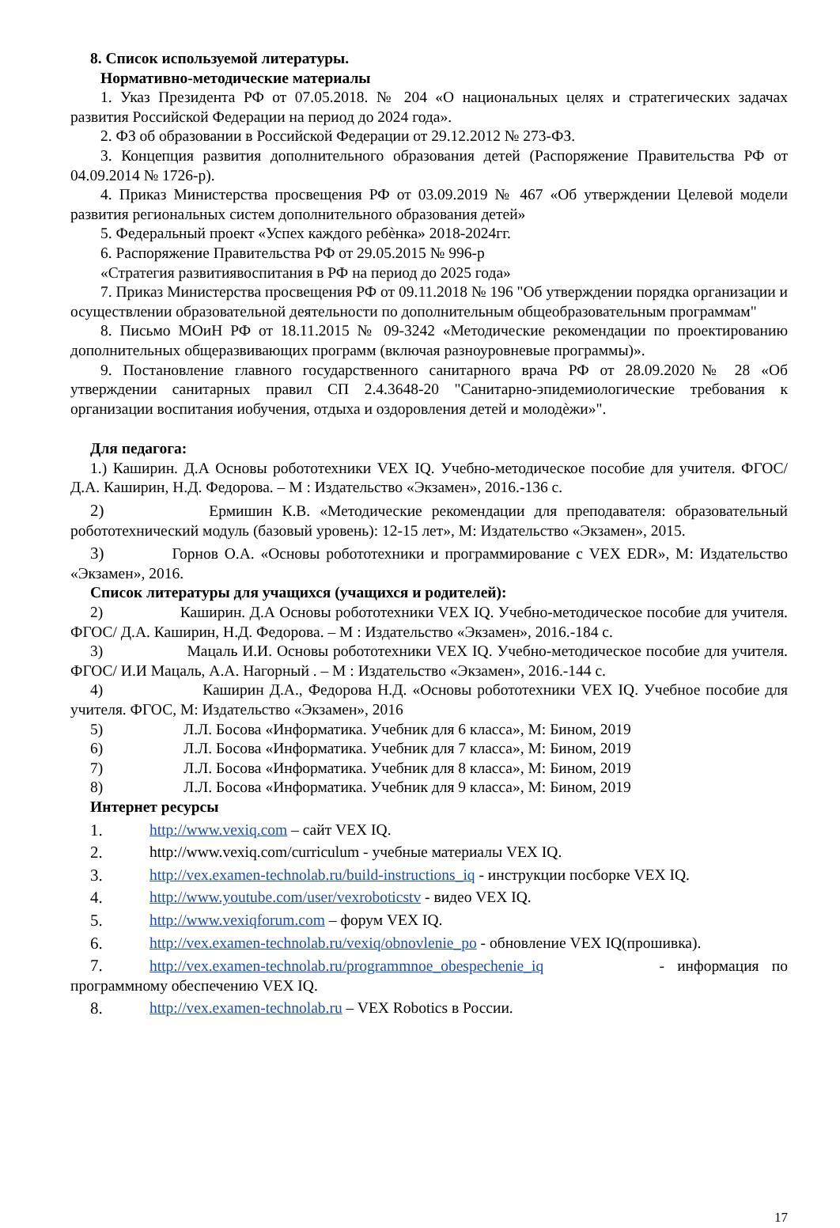8. Список используемой литературы.
Нормативно-методические материалы
1. Указ Президента РФ от 07.05.2018. № 204 «О национальных целях и стратегических задачах развития Российской Федерации на период до 2024 года».
2. ФЗ об образовании в Российской Федерации от 29.12.2012 № 273-ФЗ.
3. Концепция развития дополнительного образования детей (Распоряжение Правительства РФ от 04.09.2014 № 1726-р).
4. Приказ Министерства просвещения РФ от 03.09.2019 № 467 «Об утверждении Целевой модели развития региональных систем дополнительного образования детей»
5. Федеральный проект «Успех каждого ребѐнка» 2018-2024гг.
6. Распоряжение Правительства РФ от 29.05.2015 № 996-р
«Стратегия развитиявоспитания в РФ на период до 2025 года»
7. Приказ Министерства просвещения РФ от 09.11.2018 № 196 "Об утверждении порядка организации и осуществлении образовательной деятельности по дополнительным общеобразовательным программам"
8. Письмо МОиН РФ от 18.11.2015 № 09-3242 «Методические рекомендации по проектированию дополнительных общеразвивающих программ (включая разноуровневые программы)».
9. Постановление главного государственного санитарного врача РФ от 28.09.2020№ 28 «Об утверждении санитарных правил СП 2.4.3648-20 "Санитарно-эпидемиологические требования к организации воспитания иобучения, отдыха и оздоровления детей и молодѐжи»".
Для педагога:
1.) Каширин. Д.А Основы робототехники VEX IQ. Учебно-методическое пособие для учителя. ФГОС/ Д.А. Каширин, Н.Д. Федорова. – М : Издательство «Экзамен», 2016.-136 с.
2) Ермишин К.В. «Методические рекомендации для преподавателя: образовательный робототехнический модуль (базовый уровень): 12-15 лет», М: Издательство «Экзамен», 2015.
3) Горнов О.А. «Основы робототехники и программирование с VEX EDR», М: Издательство «Экзамен», 2016.
Список литературы для учащихся (учащихся и родителей):
2) Каширин. Д.А Основы робототехники VEX IQ. Учебно-методическое пособие для учителя. ФГОС/ Д.А. Каширин, Н.Д. Федорова. – М : Издательство «Экзамен», 2016.-184 с.
3) Мацаль И.И. Основы робототехники VEX IQ. Учебно-методическое пособие для учителя. ФГОС/ И.И Мацаль, А.А. Нагорный . – М : Издательство «Экзамен», 2016.-144 с.
4) Каширин Д.А., Федорова Н.Д. «Основы робототехники VEX IQ. Учебное пособие для учителя. ФГОС, М: Издательство «Экзамен», 2016
5) Л.Л. Босова «Информатика. Учебник для 6 класса», М: Бином, 2019
6) Л.Л. Босова «Информатика. Учебник для 7 класса», М: Бином, 2019
7) Л.Л. Босова «Информатика. Учебник для 8 класса», М: Бином, 2019
8) Л.Л. Босова «Информатика. Учебник для 9 класса», М: Бином, 2019
Интернет ресурсы
1. http://www.vexiq.com – сайт VEX IQ.
2. http://www.vexiq.com/curriculum - учебные материалы VEX IQ.
3. http://vex.examen-technolab.ru/build-instructions_iq - инструкции посборке VEX IQ.
4. http://www.youtube.com/user/vexroboticstv - видео VEX IQ.
5. http://www.vexiqforum.com – форум VEX IQ.
6. http://vex.examen-technolab.ru/vexiq/obnovlenie_po - обновление VEX IQ(прошивка).
7. http://vex.examen-technolab.ru/programmnoe_obespechenie_iq - информация по программному обеспечению VEX IQ.
8. http://vex.examen-technolab.ru – VEX Robotics в России.
17